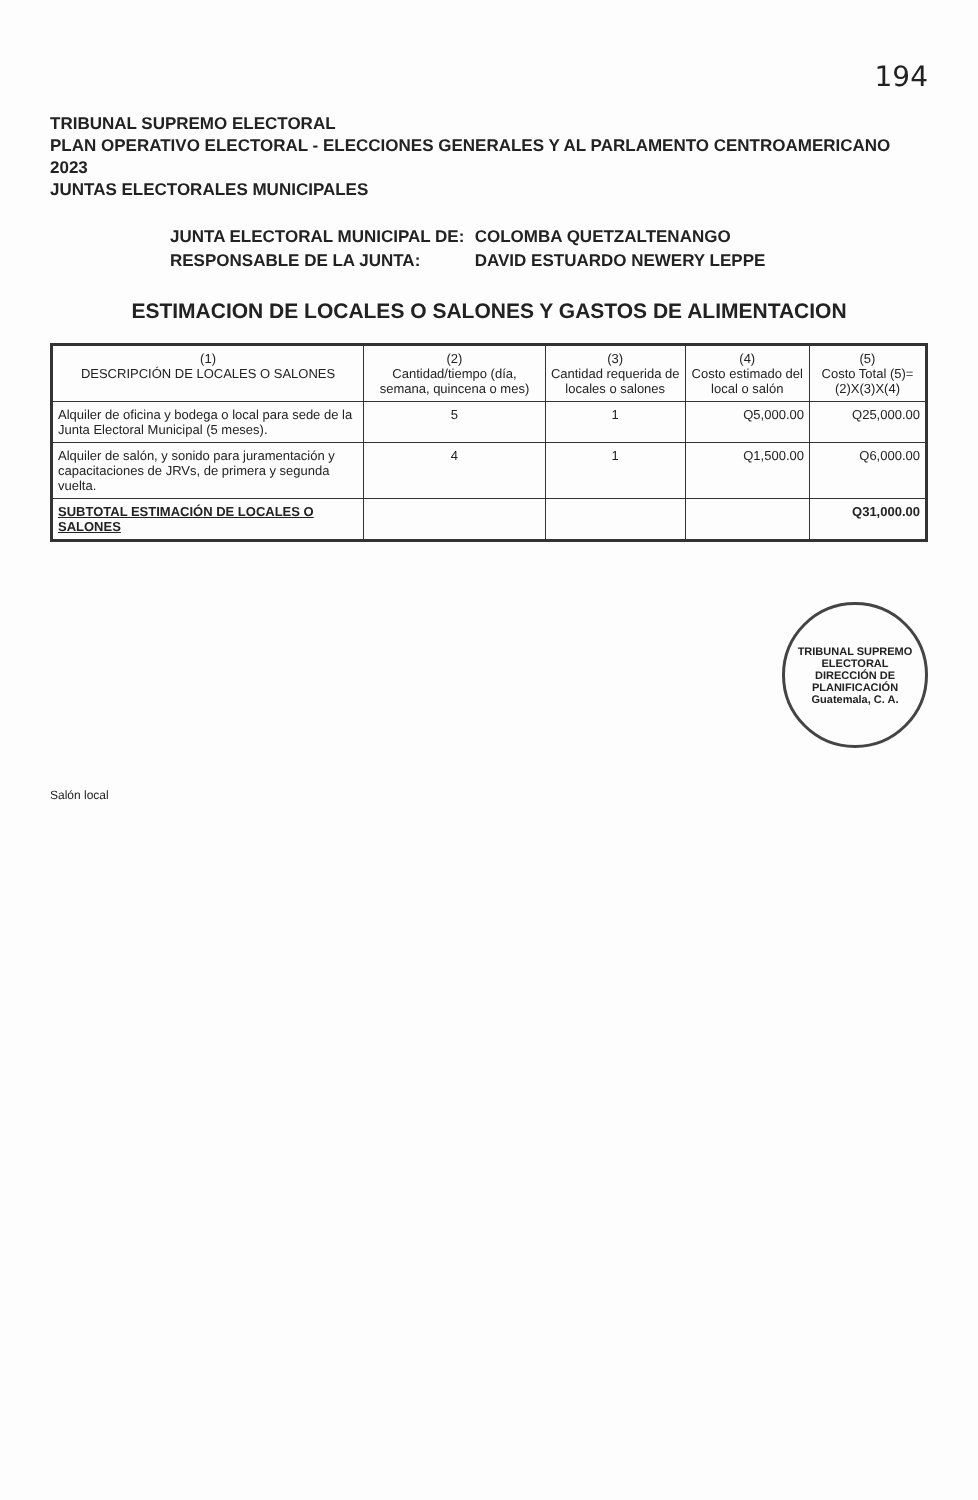194
TRIBUNAL SUPREMO ELECTORAL
PLAN OPERATIVO ELECTORAL - ELECCIONES GENERALES Y AL PARLAMENTO CENTROAMERICANO 2023
JUNTAS ELECTORALES MUNICIPALES
JUNTA ELECTORAL MUNICIPAL DE: COLOMBA QUETZALTENANGO
RESPONSABLE DE LA JUNTA: DAVID ESTUARDO NEWERY LEPPE
ESTIMACION DE LOCALES O SALONES Y GASTOS DE ALIMENTACION
| (1) DESCRIPCIÓN DE LOCALES O SALONES | (2) Cantidad/tiempo (día, semana, quincena o mes) | (3) Cantidad requerida de locales o salones | (4) Costo estimado del local o salón | (5) Costo Total (5)=(2)X(3)X(4) |
| --- | --- | --- | --- | --- |
| Alquiler de oficina y bodega o local para sede de la Junta Electoral Municipal (5 meses). | 5 | 1 | Q5,000.00 | Q25,000.00 |
| Alquiler de salón, y sonido para juramentación y capacitaciones de JRVs, de primera y segunda vuelta. | 4 | 1 | Q1,500.00 | Q6,000.00 |
| SUBTOTAL ESTIMACIÓN DE LOCALES O SALONES | | | | Q31,000.00 |
TRIBUNAL SUPREMO ELECTORAL
DIRECCIÓN DE PLANIFICACIÓN
Guatemala, C. A.
Salón local